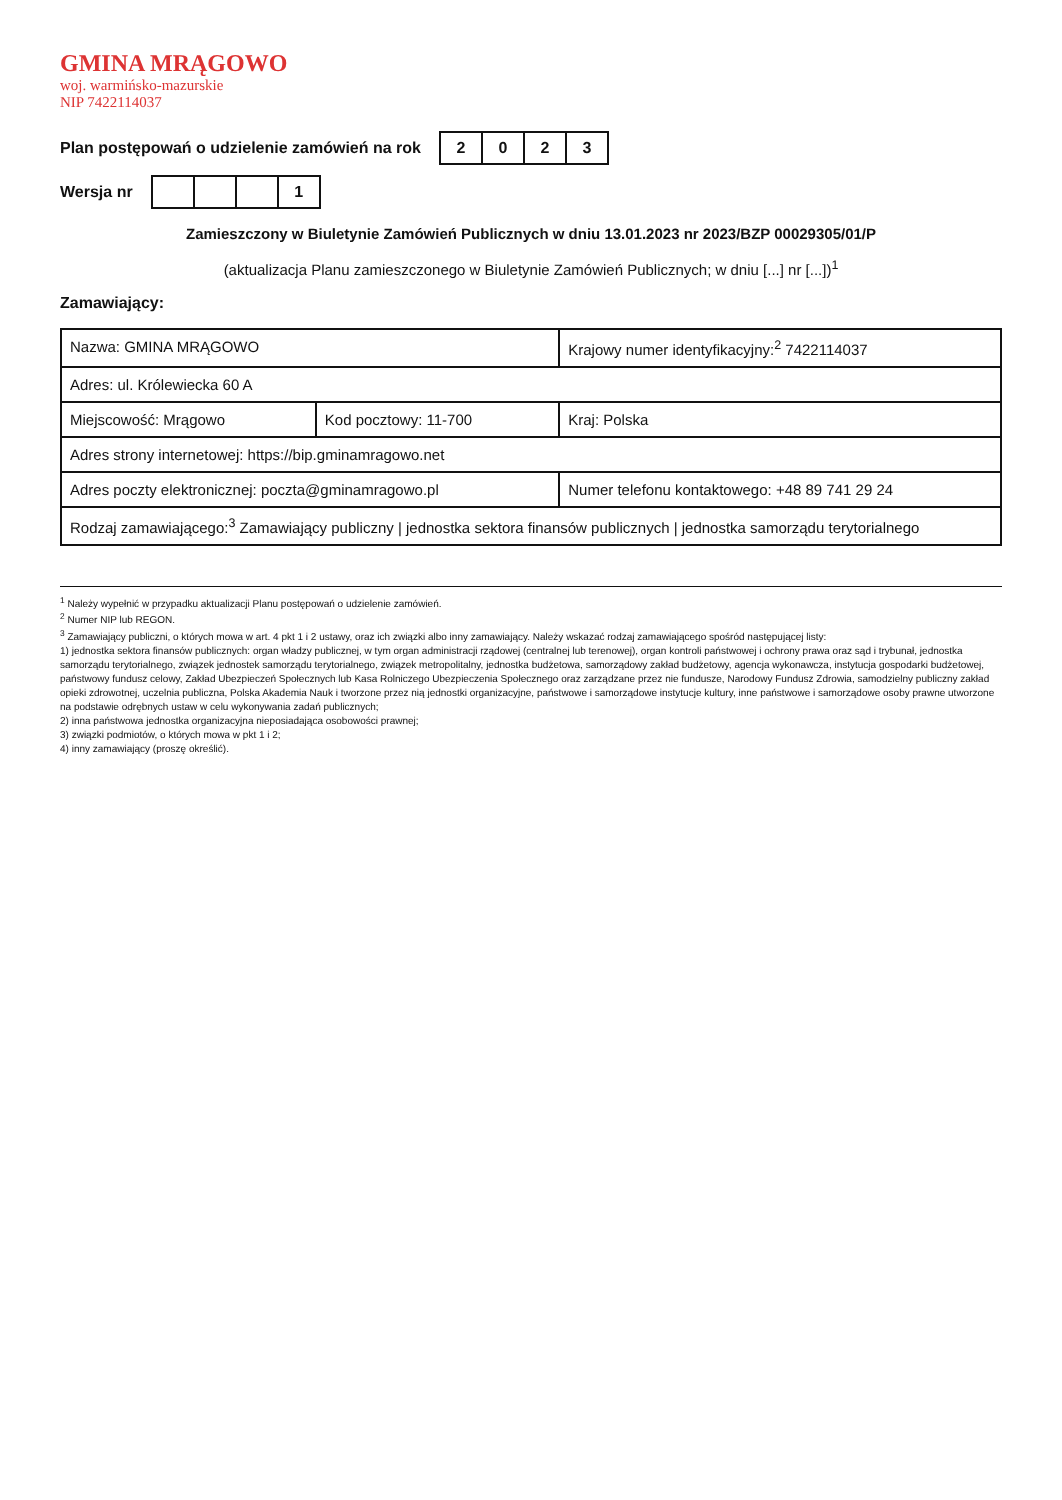GMINA MRĄGOWO
woj. warmińsko-mazurskie
NIP 7422114037
Plan postępowań o udzielenie zamówień na rok
2023
Wersja nr
1
Zamieszczony w Biuletynie Zamówień Publicznych w dniu 13.01.2023 nr 2023/BZP 00029305/01/P
(aktualizacja Planu zamieszczonego w Biuletynie Zamówień Publicznych; w dniu [...] nr [...])<sup>1</sup>
Zamawiający:
| Nazwa: GMINA MRĄGOWO | | Krajowy numer identyfikacyjny:<sup>2</sup> 7422114037 |
| Adres: ul. Królewiecka 60 A | | |
| Miejscowość: Mrągowo | Kod pocztowy: 11-700 | Kraj: Polska |
| Adres strony internetowej: https://bip.gminamragowo.net | | |
| Adres poczty elektronicznej: poczta@gminamragowo.pl | | Numer telefonu kontaktowego: +48 89 741 29 24 |
| Rodzaj zamawiającego:<sup>3</sup> Zamawiający publiczny / jednostka sektora finansów publicznych / jednostka samorządu terytorialnego | | |
<sup>1</sup> Należy wypełnić w przypadku aktualizacji Planu postępowań o udzielenie zamówień.
<sup>2</sup> Numer NIP lub REGON.
<sup>3</sup> Zamawiający publiczni, o których mowa w art. 4 pkt 1 i 2 ustawy, oraz ich związki albo inny zamawiający. Należy wskazać rodzaj zamawiającego spośród następującej listy:
1) jednostka sektora finansów publicznych: organ władzy publicznej, w tym organ administracji rządowej (centralnej lub terenowej), organ kontroli państwowej i ochrony prawa oraz sąd i trybunał, jednostka samorządu terytorialnego, związek jednostek samorządu terytorialnego, związek metropolitalny, jednostka budżetowa, samorządowy zakład budżetowy, agencja wykonawcza, instytucja gospodarki budżetowej, państwowy fundusz celowy, Zakład Ubezpieczeń Społecznych lub Kasa Rolniczego Ubezpieczenia Społecznego oraz zarządzane przez nie fundusze, Narodowy Fundusz Zdrowia, samodzielny publiczny zakład opieki zdrowotnej, uczelnia publiczna, Polska Akademia Nauk i tworzone przez nią jednostki organizacyjne, państwowe i samorządowe instytucje kultury, inne państwowe i samorządowe osoby prawne utworzone na podstawie odrębnych ustaw w celu wykonywania zadań publicznych;
2) inna państwowa jednostka organizacyjna nieposiadająca osobowości prawnej;
3) związki podmiotów, o których mowa w pkt 1 i 2;
4) inny zamawiający (proszę określić).